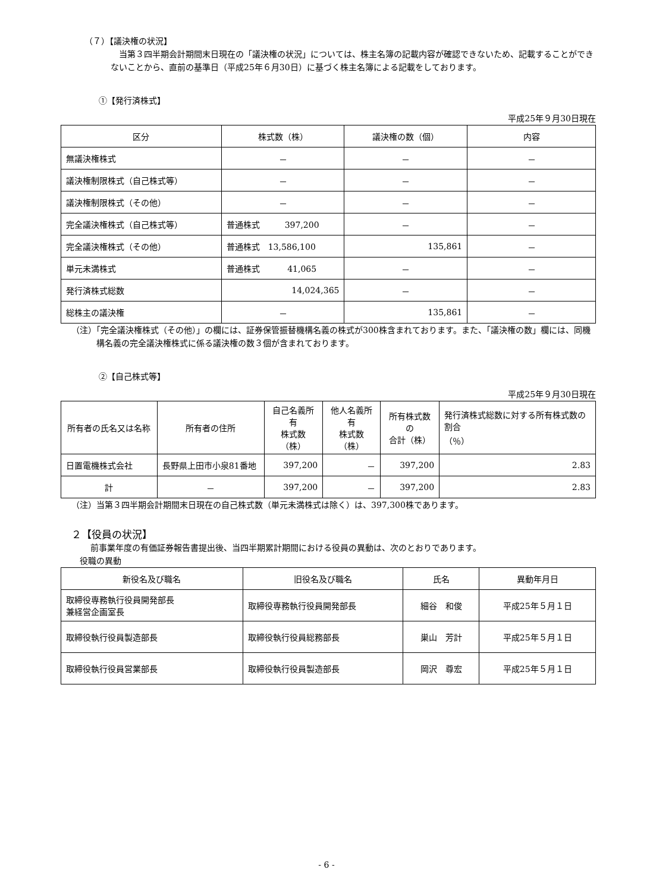（７）【議決権の状況】
当第３四半期会計期間末日現在の「議決権の状況」については、株主名簿の記載内容が確認できないため、記載することができないことから、直前の基準日（平成25年６月30日）に基づく株主名簿による記載をしております。
①【発行済株式】
平成25年９月30日現在
| 区分 | 株式数（株） | 議決権の数（個） | 内容 |
| --- | --- | --- | --- |
| 無議決権株式 | － | － | － |
| 議決権制限株式（自己株式等） | － | － | － |
| 議決権制限株式（その他） | － | － | － |
| 完全議決権株式（自己株式等） | 普通株式 397,200 | － | － |
| 完全議決権株式（その他） | 普通株式 13,586,100 | 135,861 | － |
| 単元未満株式 | 普通株式 41,065 | － | － |
| 発行済株式総数 | 14,024,365 | － | － |
| 総株主の議決権 | － | 135,861 | － |
（注）「完全議決権株式（その他）」の欄には、証券保管振替機構名義の株式が300株含まれております。また、「議決権の数」欄には、同機構名義の完全議決権株式に係る議決権の数３個が含まれております。
②【自己株式等】
平成25年９月30日現在
| 所有者の氏名又は名称 | 所有者の住所 | 自己名義所有 株式数（株） | 他人名義所有 株式数（株） | 所有株式数の 合計（株） | 発行済株式総数に対する所有株式数の割合 （％） |
| --- | --- | --- | --- | --- | --- |
| 日置電機株式会社 | 長野県上田市小泉81番地 | 397,200 | － | 397,200 | 2.83 |
| 計 | － | 397,200 | － | 397,200 | 2.83 |
（注）当第３四半期会計期間末日現在の自己株式数（単元未満株式は除く）は、397,300株であります。
２【役員の状況】
前事業年度の有価証券報告書提出後、当四半期累計期間における役員の異動は、次のとおりであります。
役職の異動
| 新役名及び職名 | 旧役名及び職名 | 氏名 | 異動年月日 |
| --- | --- | --- | --- |
| 取締役専務執行役員開発部長 兼経営企画室長 | 取締役専務執行役員開発部長 | 細谷 和俊 | 平成25年５月１日 |
| 取締役執行役員製造部長 | 取締役執行役員総務部長 | 巣山 芳計 | 平成25年５月１日 |
| 取締役執行役員営業部長 | 取締役執行役員製造部長 | 岡沢 尊宏 | 平成25年５月１日 |
- 6 -